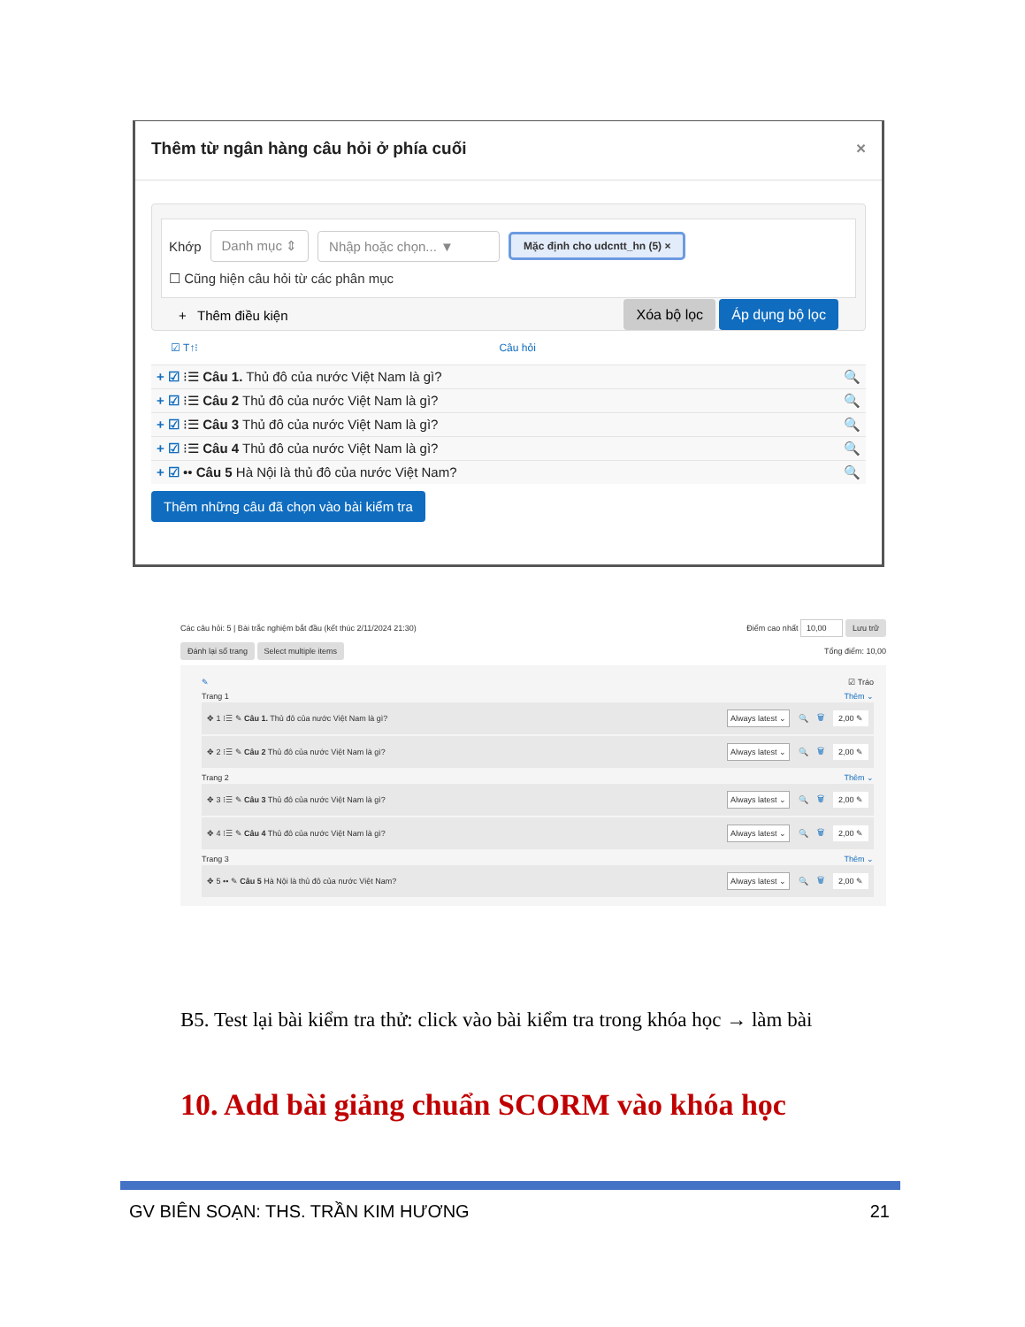Thêm từ ngân hàng câu hỏi ở phía cuối ×
Khớp Danh mục ⇕ Nhập hoặc chọn... ▼ Mặc định cho udcntt_hn (5) ×
☐ Cũng hiện câu hỏi từ các phân mục
+ Thêm điều kiện Xóa bộ lọc Áp dụng bộ lọc
☑ T↑⁝ Câu hỏi
+ ☑ ⁝☰ Câu 1. Thủ đô của nước Việt Nam là gì? 🔍
+ ☑ ⁝☰ Câu 2 Thủ đô của nước Việt Nam là gì? 🔍
+ ☑ ⁝☰ Câu 3 Thủ đô của nước Việt Nam là gì? 🔍
+ ☑ ⁝☰ Câu 4 Thủ đô của nước Việt Nam là gì? 🔍
+ ☑ •• Câu 5 Hà Nội là thủ đô của nước Việt Nam? 🔍
Thêm những câu đã chọn vào bài kiểm tra
Các câu hỏi: 5 | Bài trắc nghiệm bắt đầu (kết thúc 2/11/2024 21:30) Điểm cao nhất 10,00 Lưu trữ
Đánh lại số trang Select multiple items Tổng điểm: 10,00
✎ ☑ Tráo
Trang 1 Thêm ⌄
✥ 1 ⁝☰ ✎ Câu 1. Thủ đô của nước Việt Nam là gì? Always latest ⌄ 🔍 🗑 2,00 ✎
✥ 2 ⁝☰ ✎ Câu 2 Thủ đô của nước Việt Nam là gì? Always latest ⌄ 🔍 🗑 2,00 ✎
Trang 2 Thêm ⌄
✥ 3 ⁝☰ ✎ Câu 3 Thủ đô của nước Việt Nam là gì? Always latest ⌄ 🔍 🗑 2,00 ✎
✥ 4 ⁝☰ ✎ Câu 4 Thủ đô của nước Việt Nam là gì? Always latest ⌄ 🔍 🗑 2,00 ✎
Trang 3 Thêm ⌄
✥ 5 •• ✎ Câu 5 Hà Nội là thủ đô của nước Việt Nam? Always latest ⌄ 🔍 🗑 2,00 ✎
B5. Test lại bài kiểm tra thử: click vào bài kiểm tra trong khóa học → làm bài
10. Add bài giảng chuẩn SCORM vào khóa học
GV BIÊN SOẠN: THS. TRẦN KIM HƯƠNG 21